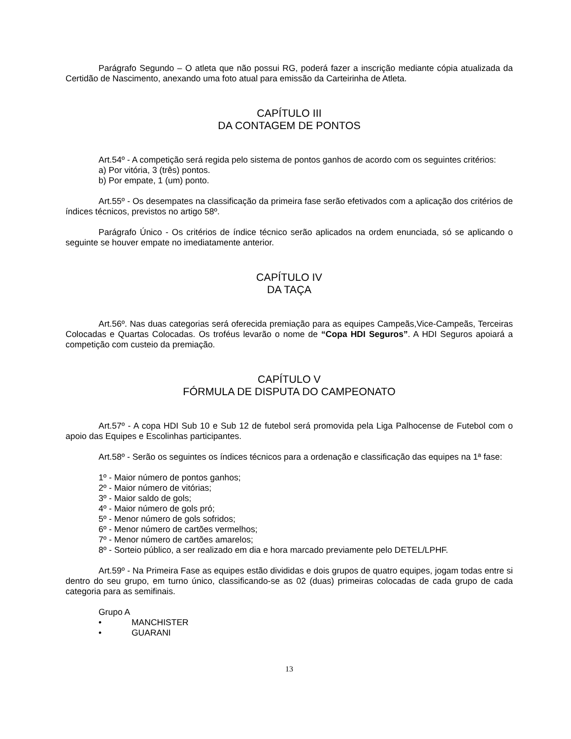Parágrafo Segundo – O atleta que não possui RG, poderá fazer a inscrição mediante cópia atualizada da Certidão de Nascimento, anexando uma foto atual para emissão da Carteirinha de Atleta.
CAPÍTULO III
DA CONTAGEM DE PONTOS
Art.54º - A competição será regida pelo sistema de pontos ganhos de acordo com os seguintes critérios:
a) Por vitória, 3 (três) pontos.
b) Por empate, 1 (um) ponto.
Art.55º - Os desempates na classificação da primeira fase serão efetivados com a aplicação dos critérios de índices técnicos, previstos no artigo 58º.
Parágrafo Único - Os critérios de índice técnico serão aplicados na ordem enunciada, só se aplicando o seguinte se houver empate no imediatamente anterior.
CAPÍTULO IV
DA TAÇA
Art.56º. Nas duas categorias será oferecida premiação para as equipes Campeãs,Vice-Campeãs, Terceiras Colocadas e Quartas Colocadas. Os troféus levarão o nome de “Copa HDI Seguros”. A HDI Seguros apoiará a competição com custeio da premiação.
CAPÍTULO V
FÓRMULA DE DISPUTA DO CAMPEONATO
Art.57º - A copa HDI Sub 10 e Sub 12 de futebol será promovida pela Liga Palhocense de Futebol com o apoio das Equipes e Escolinhas participantes.
Art.58º - Serão os seguintes os índices técnicos para a ordenação e classificação das equipes na 1ª fase:
1º - Maior número de pontos ganhos;
2º - Maior número de vitórias;
3º - Maior saldo de gols;
4º - Maior número de gols pró;
5º - Menor número de gols sofridos;
6º - Menor número de cartões vermelhos;
7º - Menor número de cartões amarelos;
8º - Sorteio público, a ser realizado em dia e hora marcado previamente pelo DETEL/LPHF.
Art.59º - Na Primeira Fase as equipes estão divididas e dois grupos de quatro equipes, jogam todas entre si dentro do seu grupo, em turno único, classificando-se as 02 (duas) primeiras colocadas de cada grupo de cada categoria para as semifinais.
Grupo A
• MANCHISTER
• GUARANI
13